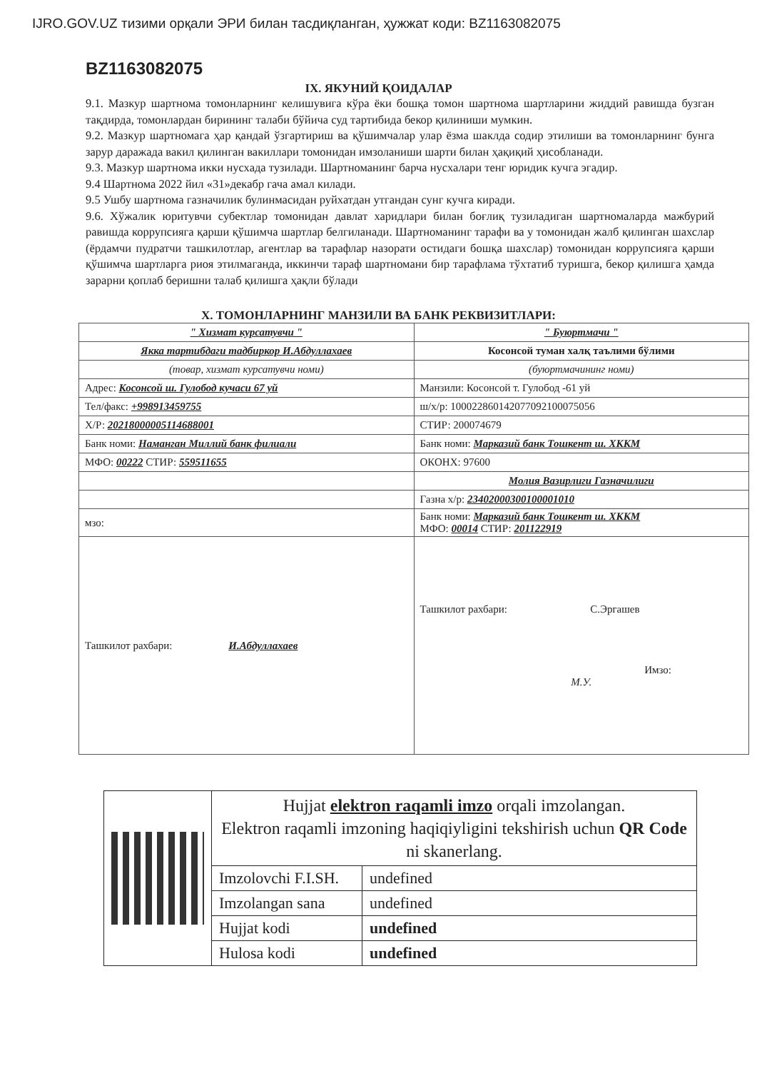IJRO.GOV.UZ тизими орқали ЭРИ билан тасдиқланган, ҳужжат коди: BZ1163082075
BZ1163082075
IX. ЯКУНИЙ ҚОИДАЛАР
9.1. Мазкур шартнома томонларнинг келишувига кўра ёки бошқа томон шартнома шартларини жиддий равишда бузган тақдирда, томонлардан бирининг талаби бўйича суд тартибида бекор қилиниши мумкин.
9.2. Мазкур шартномага ҳар қандай ўзгартириш ва қўшимчалар улар ёзма шаклда содир этилиши ва томонларнинг бунга зарур даражада вакил қилинган вакиллари томонидан имзоланиши шарти билан ҳақиқий ҳисобланади.
9.3. Мазкур шартнома икки нусхада тузилади. Шартноманинг барча нусхалари тенг юридик кучга эгадир.
9.4 Шартнома 2022 йил «31»декабр гача амал килади.
9.5 Ушбу шартнома газначилик булинмасидан руйхатдан утгандан сунг кучга киради.
9.6. Хўжалик юритувчи субектлар томонидан давлат харидлари билан боғлиқ тузиладиган шартномаларда мажбурий равишда коррупсияга қарши қўшимча шартлар белгиланади. Шартноманинг тарафи ва у томонидан жалб қилинган шахслар (ёрдамчи пудратчи ташкилотлар, агентлар ва тарафлар назорати остидаги бошқа шахслар) томонидан коррупсияга қарши қўшимча шартларга риоя этилмаганда, иккинчи тараф шартномани бир тарафлама тўхтатиб туришга, бекор қилишга ҳамда зарарни қоплаб беришни талаб қилишга ҳақли бўлади
X. ТОМОНЛАРНИНГ МАНЗИЛИ ВА БАНК РЕКВИЗИТЛАРИ:
| " Хизмат курсатувчи " | " Буюртмачи " |
| Якка тартибдаги тадбиркор И.Абдуллахаев | Косонсой туман халқ таълими бўлими |
| (товар, хизмат курсатувчи номи) | (буюртмачининг номи) |
| Адрес: Косонсой ш. Гулобод кучаси 67 уй | Манзили: Косонсой т. Гулобод -61 уй |
| Тел/факс: +998913459755 | ш/х/р: 100022860142077092100075056 |
| Х/Р: 20218000005114688001 | СТИР: 200074679 |
| Банк номи: Наманган Миллий банк филиали | Банк номи: Марказий банк Тошкент ш. ХККМ |
| МФО: 00222 СТИР: 559511655 | ОКОНХ: 97600 |
| | Молия Вазирлиги Газначилиги |
| | Газна х/р: 23402000300100001010 |
| мзо: | Банк номи: Марказий банк Тошкент ш. ХККМ МФО: 00014 СТИР: 201122919 |
| Ташкилот рахбари: И.Абдуллахаев | Ташкилот рахбари: С.Эргашев Имзо: М.У. |
| | Hujjat elektron raqamli imzo orqali imzolangan. Elektron raqamli imzoning haqiqiyligini tekshirish uchun QR Code ni skanerlang. | |
| | Imzolovchi F.I.SH. | undefined |
| | Imzolangan sana | undefined |
| | Hujjat kodi | undefined |
| | Hulosa kodi | undefined |